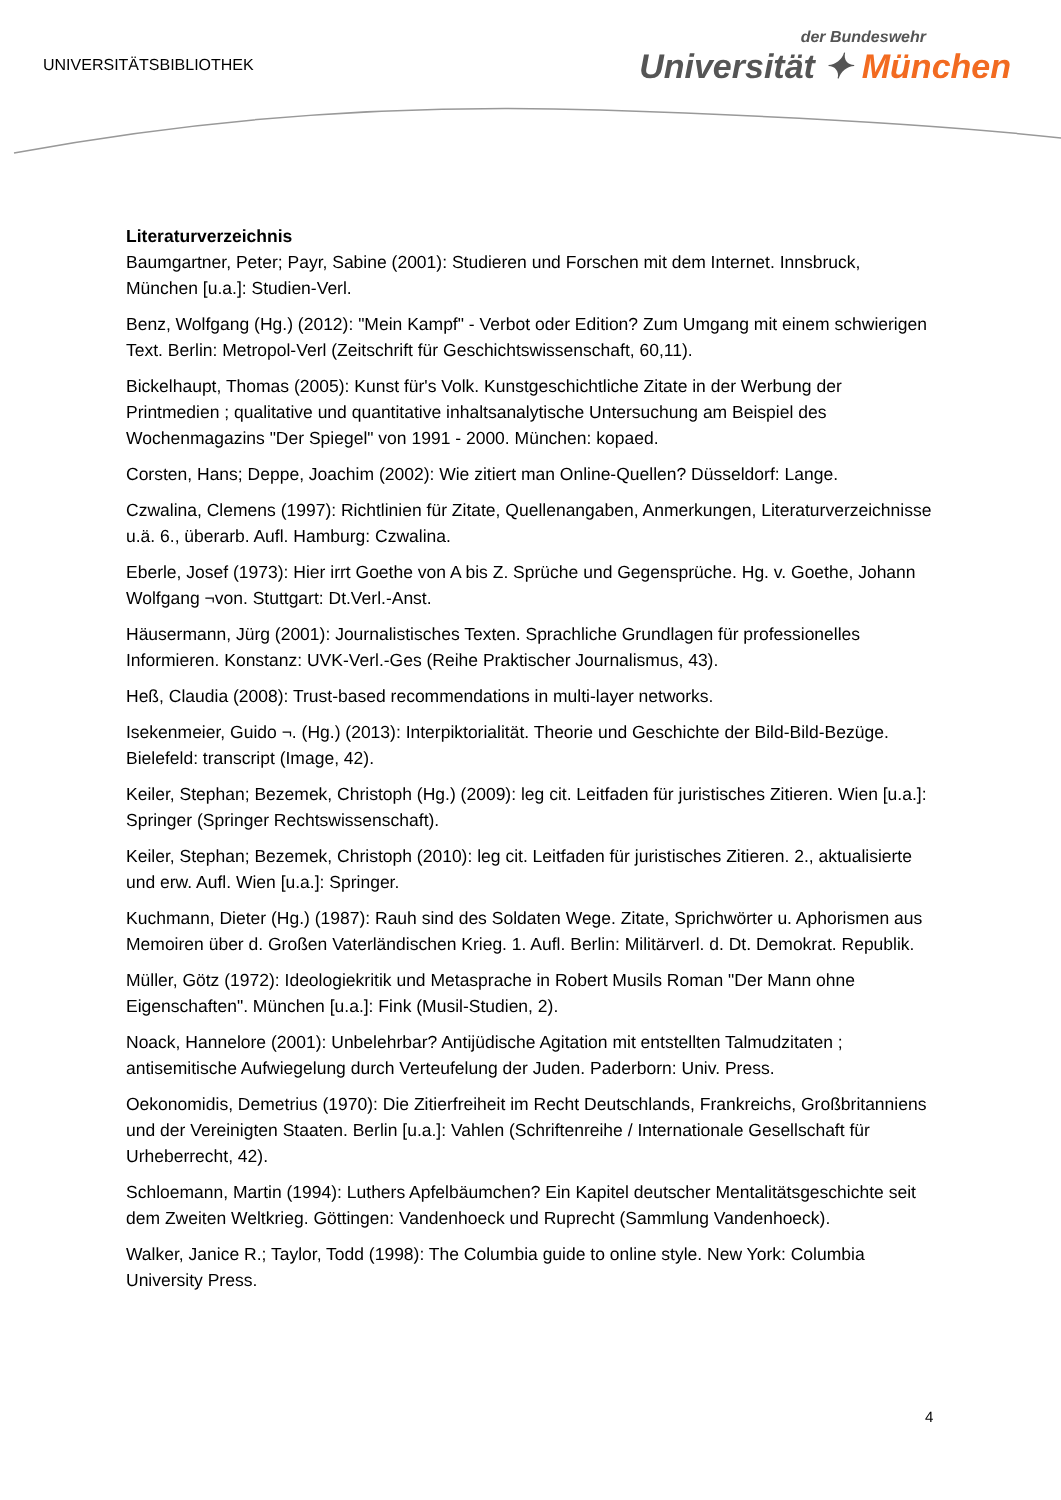UNIVERSITÄTSBIBLIOTHEK
der Bundeswehr
Universität ✦ München
Literaturverzeichnis
Baumgartner, Peter; Payr, Sabine (2001): Studieren und Forschen mit dem Internet. Innsbruck, München [u.a.]: Studien-Verl.
Benz, Wolfgang (Hg.) (2012): "Mein Kampf" - Verbot oder Edition? Zum Umgang mit einem schwierigen Text. Berlin: Metropol-Verl (Zeitschrift für Geschichtswissenschaft, 60,11).
Bickelhaupt, Thomas (2005): Kunst für's Volk. Kunstgeschichtliche Zitate in der Werbung der Printmedien ; qualitative und quantitative inhaltsanalytische Untersuchung am Beispiel des Wochenmagazins "Der Spiegel" von 1991 - 2000. München: kopaed.
Corsten, Hans; Deppe, Joachim (2002): Wie zitiert man Online-Quellen? Düsseldorf: Lange.
Czwalina, Clemens (1997): Richtlinien für Zitate, Quellenangaben, Anmerkungen, Literaturverzeichnisse u.ä. 6., überarb. Aufl. Hamburg: Czwalina.
Eberle, Josef (1973): Hier irrt Goethe von A bis Z. Sprüche und Gegensprüche. Hg. v. Goethe, Johann Wolfgang ¬von. Stuttgart: Dt.Verl.-Anst.
Häusermann, Jürg (2001): Journalistisches Texten. Sprachliche Grundlagen für professionelles Informieren. Konstanz: UVK-Verl.-Ges (Reihe Praktischer Journalismus, 43).
Heß, Claudia (2008): Trust-based recommendations in multi-layer networks.
Isekenmeier, Guido ¬. (Hg.) (2013): Interpiktorialität. Theorie und Geschichte der Bild-Bild-Bezüge. Bielefeld: transcript (Image, 42).
Keiler, Stephan; Bezemek, Christoph (Hg.) (2009): leg cit. Leitfaden für juristisches Zitieren. Wien [u.a.]: Springer (Springer Rechtswissenschaft).
Keiler, Stephan; Bezemek, Christoph (2010): leg cit. Leitfaden für juristisches Zitieren. 2., aktualisierte und erw. Aufl. Wien [u.a.]: Springer.
Kuchmann, Dieter (Hg.) (1987): Rauh sind des Soldaten Wege. Zitate, Sprichwörter u. Aphorismen aus Memoiren über d. Großen Vaterländischen Krieg. 1. Aufl. Berlin: Militärverl. d. Dt. Demokrat. Republik.
Müller, Götz (1972): Ideologiekritik und Metasprache in Robert Musils Roman "Der Mann ohne Eigenschaften". München [u.a.]: Fink (Musil-Studien, 2).
Noack, Hannelore (2001): Unbelehrbar? Antijüdische Agitation mit entstellten Talmudzitaten ; antisemitische Aufwiegelung durch Verteufelung der Juden. Paderborn: Univ. Press.
Oekonomidis, Demetrius (1970): Die Zitierfreiheit im Recht Deutschlands, Frankreichs, Großbritanniens und der Vereinigten Staaten. Berlin [u.a.]: Vahlen (Schriftenreihe / Internationale Gesellschaft für Urheberrecht, 42).
Schloemann, Martin (1994): Luthers Apfelbäumchen? Ein Kapitel deutscher Mentalitätsgeschichte seit dem Zweiten Weltkrieg. Göttingen: Vandenhoeck und Ruprecht (Sammlung Vandenhoeck).
Walker, Janice R.; Taylor, Todd (1998): The Columbia guide to online style. New York: Columbia University Press.
4